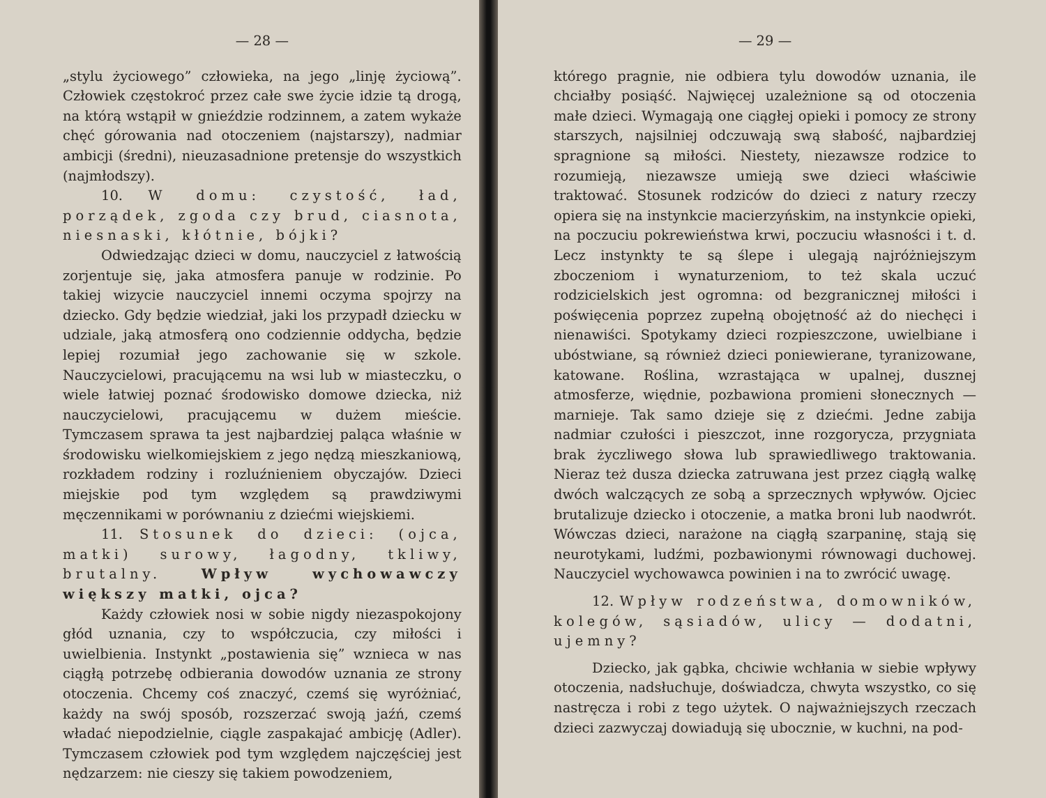— 28 —
„stylu życiowego” człowieka, na jego „linję życiową”. Człowiek częstokroć przez całe swe życie idzie tą drogą, na którą wstąpił w gnieździe rodzinnem, a zatem wykaże chęć górowania nad otoczeniem (najstarszy), nadmiar ambicji (średni), nieuzasadnione pretensje do wszystkich (najmłodszy).
10. W domu: czystość, ład, porządek, zgoda czy brud, ciasnota, niesnaski, kłótnie, bójki?
Odwiedzając dzieci w domu, nauczyciel z łatwością zorjentuje się, jaka atmosfera panuje w rodzinie. Po takiej wizycie nauczyciel innemi oczyma spojrzy na dziecko. Gdy będzie wiedział, jaki los przypadł dziecku w udziale, jaką atmosferą ono codziennie oddycha, będzie lepiej rozumiał jego zachowanie się w szkole. Nauczycielowi, pracującemu na wsi lub w miasteczku, o wiele łatwiej poznać środowisko domowe dziecka, niż nauczycielowi, pracującemu w dużem mieście. Tymczasem sprawa ta jest najbardziej paląca właśnie w środowisku wielkomiejskiem z jego nędzą mieszkaniową, rozkładem rodziny i rozluźnieniem obyczajów. Dzieci miejskie pod tym względem są prawdziwymi męczennikami w porównaniu z dziećmi wiejskiemi.
11. Stosunek do dzieci: (ojca, matki) surowy, łagodny, tkliwy, brutalny. Wpływ wychowawczy większy matki, ojca?
Każdy człowiek nosi w sobie nigdy niezaspokojony głód uznania, czy to współczucia, czy miłości i uwielbienia. Instynkt „postawienia się” wznieca w nas ciągłą potrzebę odbierania dowodów uznania ze strony otoczenia. Chcemy coś znaczyć, czemś się wyróżniać, każdy na swój sposób, rozszerzać swoją jaźń, czemś władać niepodzielnie, ciągle zaspakajać ambicję (Adler). Tymczasem człowiek pod tym względem najczęściej jest nędzarzem: nie cieszy się takiem powodzeniem,
— 29 —
którego pragnie, nie odbiera tylu dowodów uznania, ile chciałby posiąść. Najwięcej uzależnione są od otoczenia małe dzieci. Wymagają one ciągłej opieki i pomocy ze strony starszych, najsilniej odczuwają swą słabość, najbardziej spragnione są miłości. Niestety, niezawsze rodzice to rozumieją, niezawsze umieją swe dzieci właściwie traktować. Stosunek rodziców do dzieci z natury rzeczy opiera się na instynkcie macierzyńskim, na instynkcie opieki, na poczuciu pokrewieństwa krwi, poczuciu własności i t. d. Lecz instynkty te są ślepe i ulegają najróżniejszym zboczeniom i wynaturzeniom, to też skala uczuć rodzicielskich jest ogromna: od bezgranicznej miłości i poświęcenia poprzez zupełną obojętność aż do niechęci i nienawiści. Spotykamy dzieci rozpieszczone, uwielbiane i ubóstwiane, są również dzieci poniewierane, tyranizowane, katowane. Roślina, wzrastająca w upalnej, dusznej atmosferze, więdnie, pozbawiona promieni słonecznych — marnieje. Tak samo dzieje się z dziećmi. Jedne zabija nadmiar czułości i pieszczot, inne rozgorycza, przygniata brak życzliwego słowa lub sprawiedliwego traktowania. Nieraz też dusza dziecka zatruwana jest przez ciągłą walkę dwóch walczących ze sobą a sprzecznych wpływów. Ojciec brutalizuje dziecko i otoczenie, a matka broni lub naodwrót. Wówczas dzieci, narażone na ciągłą szarpaninę, stają się neurotykami, ludźmi, pozbawionymi równowagi duchowej. Nauczyciel wychowawca powinien i na to zwrócić uwagę.
12. Wpływ rodzeństwa, domowników, kolegów, sąsiadów, ulicy — dodatni, ujemny?
Dziecko, jak gąbka, chciwie wchłania w siebie wpływy otoczenia, nadsłuchuje, doświadcza, chwyta wszystko, co się nastręcza i robi z tego użytek. O najważniejszych rzeczach dzieci zazwyczaj dowiadują się ubocznie, w kuchni, na pod-